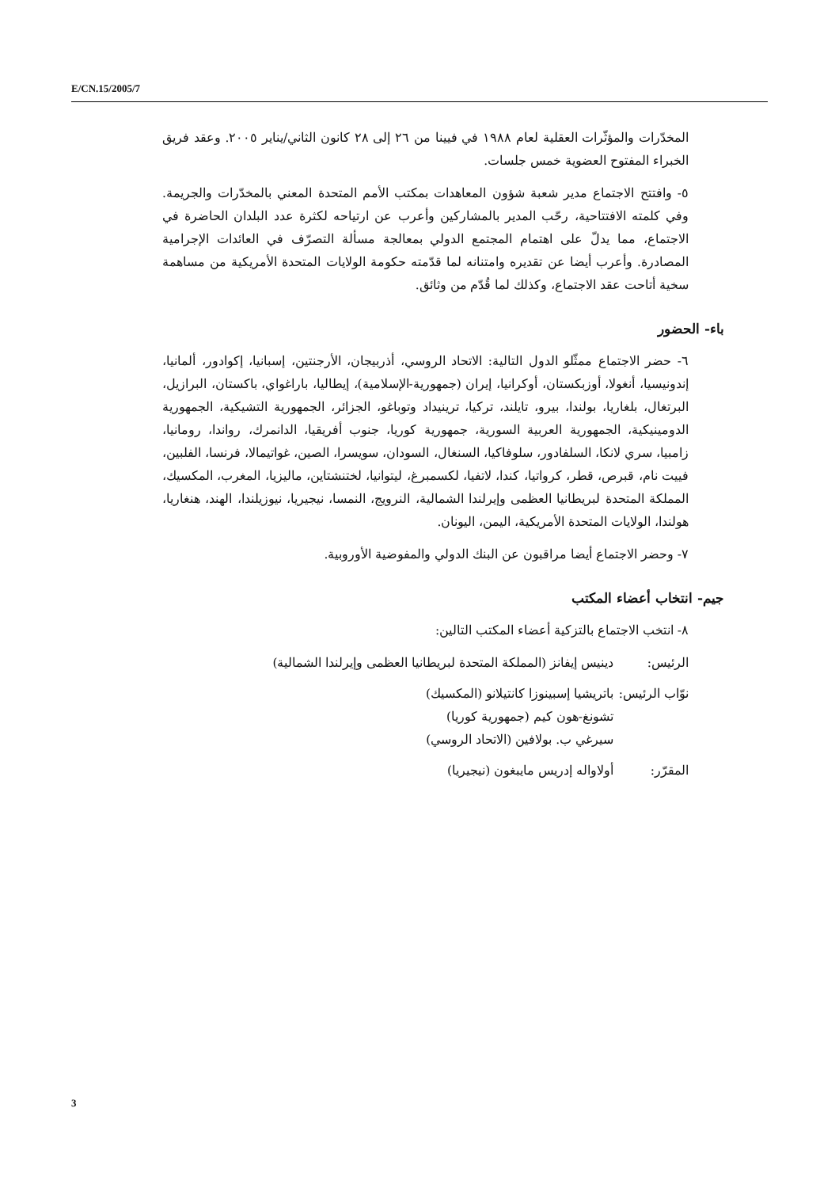E/CN.15/2005/7
المخدّرات والمؤثّرات العقلية لعام ١٩٨٨ في فيينا من ٢٦ إلى ٢٨ كانون الثاني/يناير ٢٠٠٥. وعقد فريق الخبراء المفتوح العضوية خمس جلسات.
٥- وافتتح الاجتماع مدير شعبة شؤون المعاهدات بمكتب الأمم المتحدة المعني بالمخدّرات والجريمة. وفي كلمته الافتتاحية، رحّب المدير بالمشاركين وأعرب عن ارتياحه لكثرة عدد البلدان الحاضرة في الاجتماع، مما يدلّ على اهتمام المجتمع الدولي بمعالجة مسألة التصرّف في العائدات الإجرامية المصادرة. وأعرب أيضا عن تقديره وامتنانه لما قدّمته حكومة الولايات المتحدة الأمريكية من مساهمة سخية أتاحت عقد الاجتماع، وكذلك لما قُدّم من وثائق.
باء- الحضور
٦- حضر الاجتماع ممثّلو الدول التالية: الاتحاد الروسي، أذربيجان، الأرجنتين، إسبانيا، إكوادور، ألمانيا، إندونيسيا، أنغولا، أوزبكستان، أوكرانيا، إيران (جمهورية-الإسلامية)، إيطاليا، باراغواي، باكستان، البرازيل، البرتغال، بلغاريا، بولندا، بيرو، تايلند، تركيا، ترينيداد وتوباغو، الجزائر، الجمهورية التشيكية، الجمهورية الدومينيكية، الجمهورية العربية السورية، جمهورية كوريا، جنوب أفريقيا، الدانمرك، رواندا، رومانيا، زامبيا، سري لانكا، السلفادور، سلوفاكيا، السنغال، السودان، سويسرا، الصين، غواتيمالا، فرنسا، الفلبين، فييت نام، قبرص، قطر، كرواتيا، كندا، لاتفيا، لكسمبرغ، ليتوانيا، لختنشتاين، ماليزيا، المغرب، المكسيك، المملكة المتحدة لبريطانيا العظمى وإيرلندا الشمالية، النرويج، النمسا، نيجيريا، نيوزيلندا، الهند، هنغاريا، هولندا، الولايات المتحدة الأمريكية، اليمن، اليونان.
٧- وحضر الاجتماع أيضا مراقبون عن البنك الدولي والمفوضية الأوروبية.
جيم- انتخاب أعضاء المكتب
٨- انتخب الاجتماع بالتزكية أعضاء المكتب التالين:
الرئيس: دينيس إيفانز (المملكة المتحدة لبريطانيا العظمى وإيرلندا الشمالية)
نوّاب الرئيس:
باتريشيا إسبينوزا كانتيلانو (المكسيك)
تشونغ-هون كيم (جمهورية كوريا)
سيرغي ب. بولافين (الاتحاد الروسي)
المقرّر: أولاواله إدريس مايبغون (نيجيريا)
3